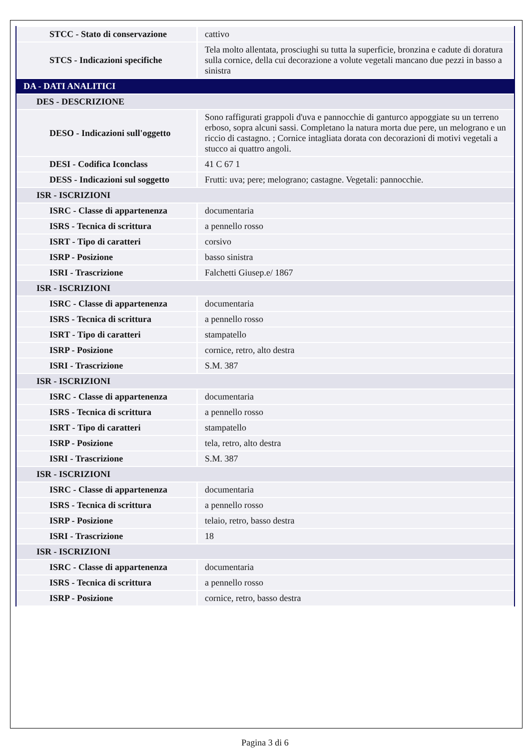| STCC - Stato di conservazione | cattivo |
| STCS - Indicazioni specifiche | Tela molto allentata, prosciughi su tutta la superficie, bronzina e cadute di doratura sulla cornice, della cui decorazione a volute vegetali mancano due pezzi in basso a sinistra |
| DA - DATI ANALITICI | |
| DES - DESCRIZIONE | |
| DESO - Indicazioni sull'oggetto | Sono raffigurati grappoli d'uva e pannocchie di ganturco appoggiate su un terreno erboso, sopra alcuni sassi. Completano la natura morta due pere, un melograno e un riccio di castagno. ; Cornice intagliata dorata con decorazioni di motivi vegetali a stucco ai quattro angoli. |
| DESI - Codifica Iconclass | 41 C 67 1 |
| DESS - Indicazioni sul soggetto | Frutti: uva; pere; melograno; castagne. Vegetali: pannocchie. |
| ISR - ISCRIZIONI | |
| ISRC - Classe di appartenenza | documentaria |
| ISRS - Tecnica di scrittura | a pennello rosso |
| ISRT - Tipo di caratteri | corsivo |
| ISRP - Posizione | basso sinistra |
| ISRI - Trascrizione | Falchetti Giusep.e/ 1867 |
| ISR - ISCRIZIONI | |
| ISRC - Classe di appartenenza | documentaria |
| ISRS - Tecnica di scrittura | a pennello rosso |
| ISRT - Tipo di caratteri | stampatello |
| ISRP - Posizione | cornice, retro, alto destra |
| ISRI - Trascrizione | S.M. 387 |
| ISR - ISCRIZIONI | |
| ISRC - Classe di appartenenza | documentaria |
| ISRS - Tecnica di scrittura | a pennello rosso |
| ISRT - Tipo di caratteri | stampatello |
| ISRP - Posizione | tela, retro, alto destra |
| ISRI - Trascrizione | S.M. 387 |
| ISR - ISCRIZIONI | |
| ISRC - Classe di appartenenza | documentaria |
| ISRS - Tecnica di scrittura | a pennello rosso |
| ISRP - Posizione | telaio, retro, basso destra |
| ISRI - Trascrizione | 18 |
| ISR - ISCRIZIONI | |
| ISRC - Classe di appartenenza | documentaria |
| ISRS - Tecnica di scrittura | a pennello rosso |
| ISRP - Posizione | cornice, retro, basso destra |
Pagina 3 di 6